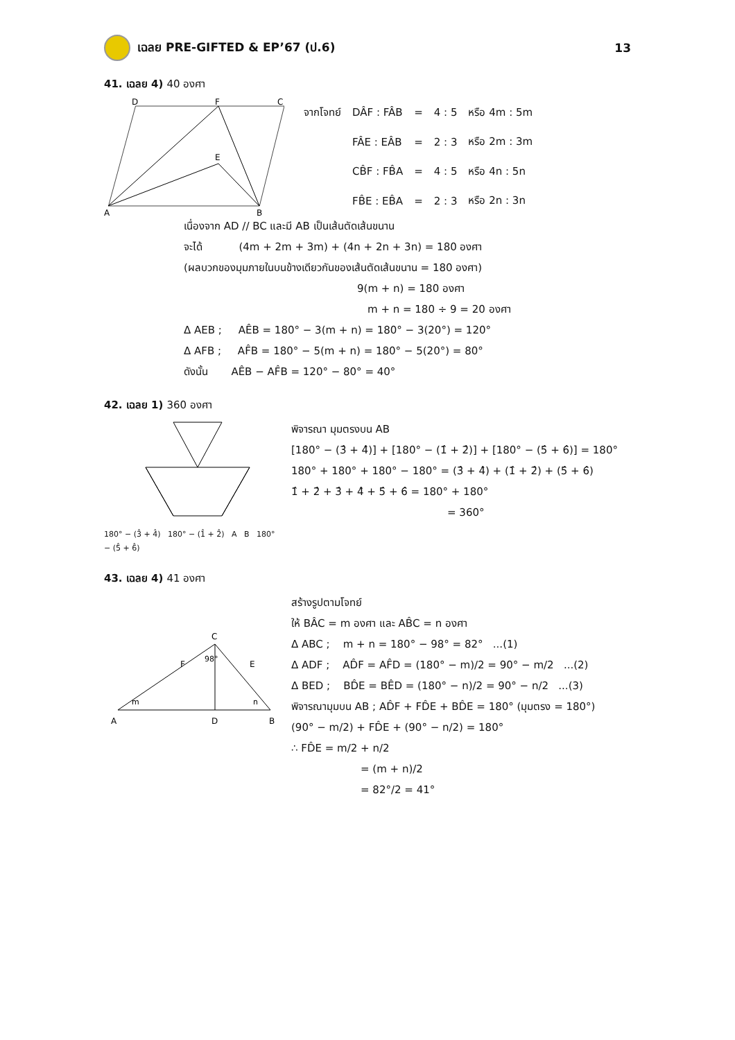เฉลย PRE-GIFTED & EP’67 (ป.6) 13
41. เฉลย 4) 40 องศา
A
B
D
F
C
E
| จากโจทย์ | DÂF : FÂB | = | 4 : 5 | หรือ 4m : 5m |
| | FÂE : EÂB | = | 2 : 3 | หรือ 2m : 3m |
| | CB̂F : FB̂A | = | 4 : 5 | หรือ 4n : 5n |
| | FB̂E : EB̂A | = | 2 : 3 | หรือ 2n : 3n |
เนื่องจาก AD // BC และมี AB เป็นเส้นตัดเส้นขนาน
จะได้ (4m + 2m + 3m) + (4n + 2n + 3n) = 180 องศา
(ผลบวกของมุมภายในบนข้างเดียวกันของเส้นตัดเส้นขนาน = 180 องศา)
9(m + n) = 180 องศา
m + n = 180 ÷ 9 = 20 องศา
Δ AEB ; AÊB = 180° − 3(m + n) = 180° − 3(20°) = 120°
Δ AFB ; AF̂B = 180° − 5(m + n) = 180° − 5(20°) = 80°
ดังนั้น AÊB − AF̂B = 120° − 80° = 40°
42. เฉลย 1) 360 องศา
180° − (3̂ + 4̂) 180° − (1̂ + 2̂) A B 180° − (5̂ + 6̂)
พิจารณา มุมตรงบน AB
[180° − (3̂ + 4̂)] + [180° − (1̂ + 2̂)] + [180° − (5̂ + 6̂)] = 180°
180° + 180° + 180° − 180° = (3̂ + 4̂) + (1̂ + 2̂) + (5̂ + 6̂)
1̂ + 2̂ + 3̂ + 4̂ + 5̂ + 6̂ = 180° + 180°
= 360°
43. เฉลย 4) 41 องศา
A
D
B
C
F
E
98°
m
n
สร้างรูปตามโจทย์
ให้ BÂC = m องศา และ AB̂C = n องศา
Δ ABC ; m + n = 180° − 98° = 82° ...(1)
Δ ADF ; AD̂F = AF̂D = (180° − m)/2 = 90° − m/2 ...(2)
Δ BED ; BD̂E = BÊD = (180° − n)/2 = 90° − n/2 ...(3)
พิจารณามุมบน AB ; AD̂F + FD̂E + BD̂E = 180° (มุมตรง = 180°)
(90° − m/2) + FD̂E + (90° − n/2) = 180°
∴ FD̂E = m/2 + n/2
= (m + n)/2
= 82°/2 = 41°